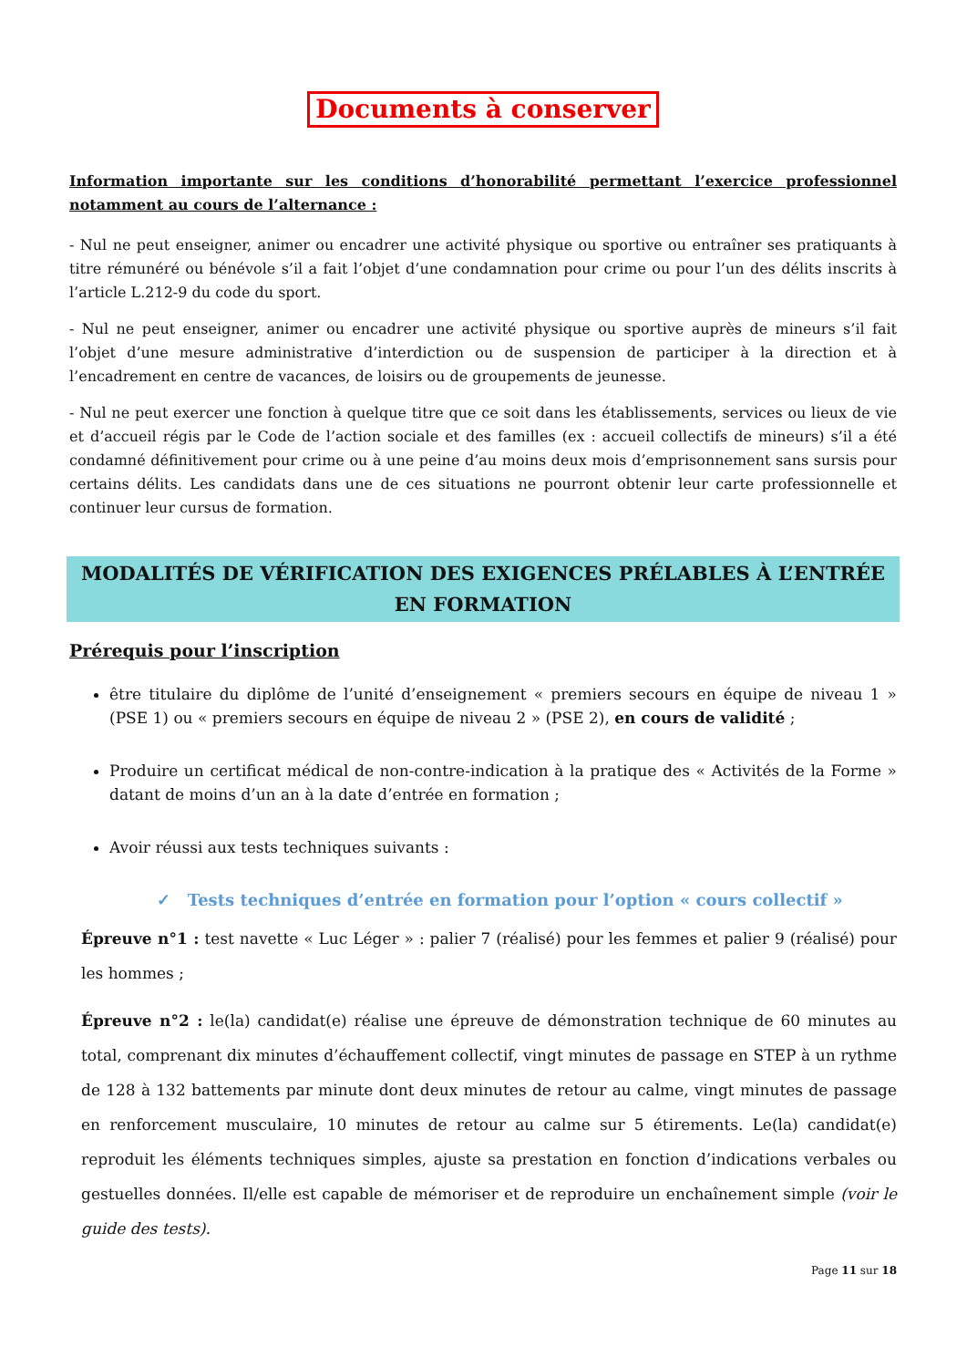Documents à conserver
Information importante sur les conditions d’honorabilité permettant l’exercice professionnel notamment au cours de l’alternance :
- Nul ne peut enseigner, animer ou encadrer une activité physique ou sportive ou entraîner ses pratiquants à titre rémunéré ou bénévole s’il a fait l’objet d’une condamnation pour crime ou pour l’un des délits inscrits à l’article L.212-9 du code du sport.
- Nul ne peut enseigner, animer ou encadrer une activité physique ou sportive auprès de mineurs s’il fait l’objet d’une mesure administrative d’interdiction ou de suspension de participer à la direction et à l’encadrement en centre de vacances, de loisirs ou de groupements de jeunesse.
- Nul ne peut exercer une fonction à quelque titre que ce soit dans les établissements, services ou lieux de vie et d’accueil régis par le Code de l’action sociale et des familles (ex : accueil collectifs de mineurs) s’il a été condamné définitivement pour crime ou à une peine d’au moins deux mois d’emprisonnement sans sursis pour certains délits. Les candidats dans une de ces situations ne pourront obtenir leur carte professionnelle et continuer leur cursus de formation.
MODALITÉS DE VÉRIFICATION DES EXIGENCES PRÉLABLES À L’ENTRÉE EN FORMATION
Prérequis pour l’inscription
être titulaire du diplôme de l’unité d’enseignement « premiers secours en équipe de niveau 1 » (PSE 1) ou « premiers secours en équipe de niveau 2 » (PSE 2), en cours de validité ;
Produire un certificat médical de non-contre-indication à la pratique des « Activités de la Forme » datant de moins d’un an à la date d’entrée en formation ;
Avoir réussi aux tests techniques suivants :
✓ Tests techniques d’entrée en formation pour l’option « cours collectif »
Épreuve n°1 : test navette « Luc Léger » : palier 7 (réalisé) pour les femmes et palier 9 (réalisé) pour les hommes ;
Épreuve n°2 : le(la) candidat(e) réalise une épreuve de démonstration technique de 60 minutes au total, comprenant dix minutes d’échauffement collectif, vingt minutes de passage en STEP à un rythme de 128 à 132 battements par minute dont deux minutes de retour au calme, vingt minutes de passage en renforcement musculaire, 10 minutes de retour au calme sur 5 étirements. Le(la) candidat(e) reproduit les éléments techniques simples, ajuste sa prestation en fonction d’indications verbales ou gestuelles données. Il/elle est capable de mémoriser et de reproduire un enchaînement simple (voir le guide des tests).
Page 11 sur 18